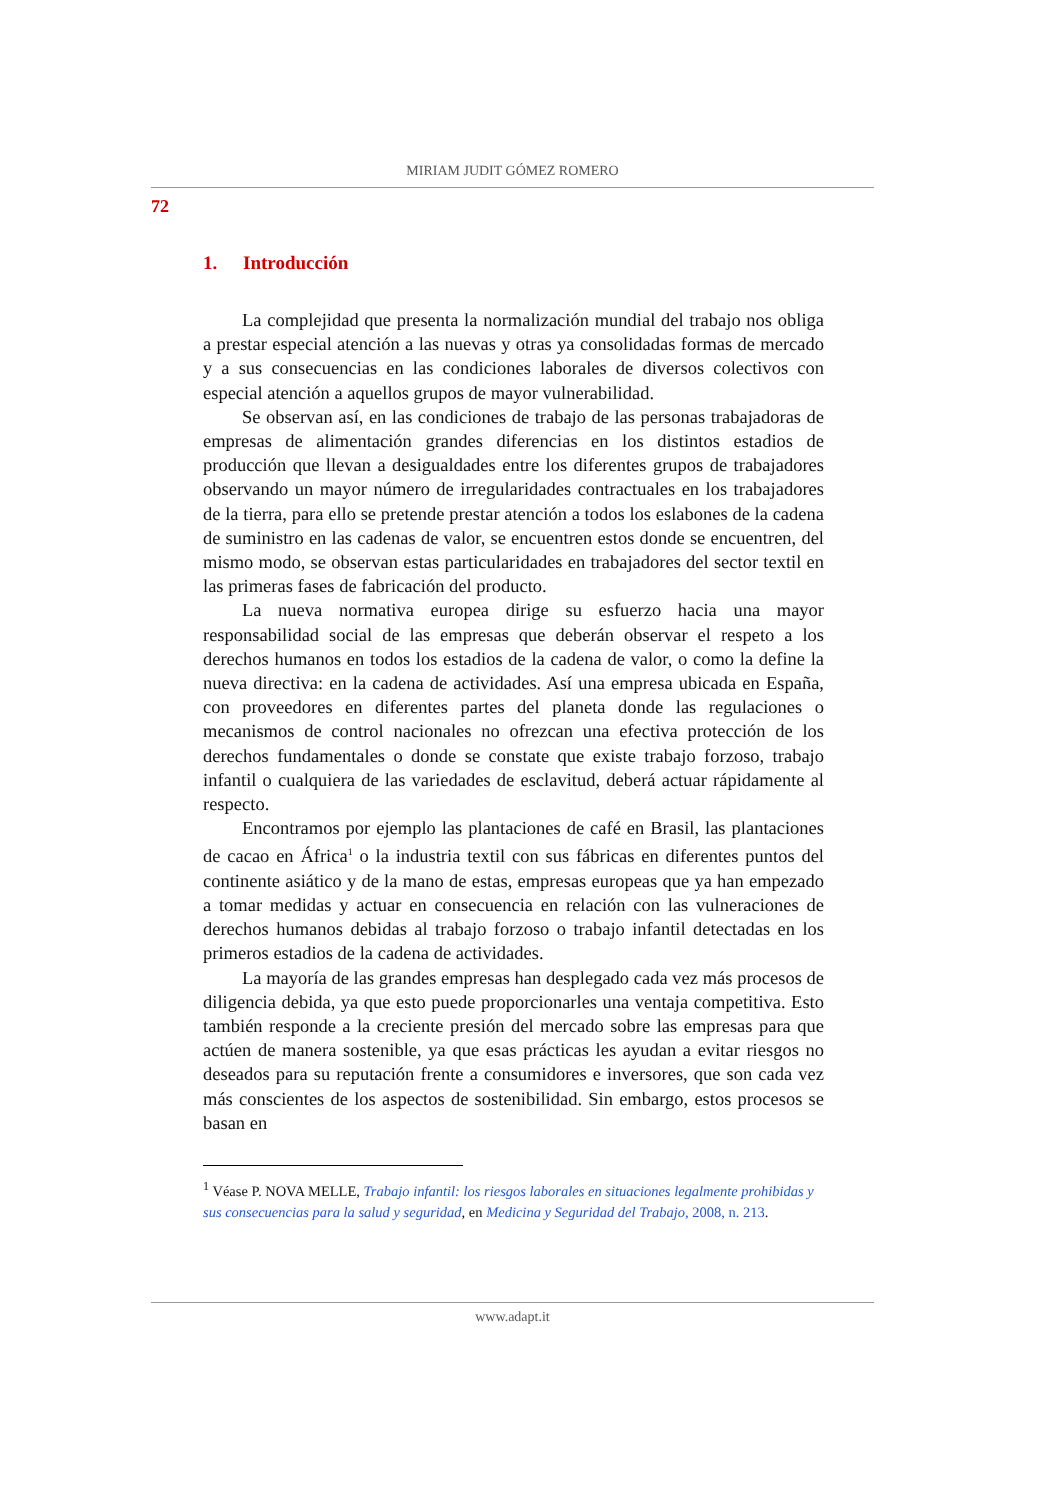MIRIAM JUDIT GÓMEZ ROMERO
72
1. Introducción
La complejidad que presenta la normalización mundial del trabajo nos obliga a prestar especial atención a las nuevas y otras ya consolidadas formas de mercado y a sus consecuencias en las condiciones laborales de diversos colectivos con especial atención a aquellos grupos de mayor vulnerabilidad.
Se observan así, en las condiciones de trabajo de las personas trabajadoras de empresas de alimentación grandes diferencias en los distintos estadios de producción que llevan a desigualdades entre los diferentes grupos de trabajadores observando un mayor número de irregularidades contractuales en los trabajadores de la tierra, para ello se pretende prestar atención a todos los eslabones de la cadena de suministro en las cadenas de valor, se encuentren estos donde se encuentren, del mismo modo, se observan estas particularidades en trabajadores del sector textil en las primeras fases de fabricación del producto.
La nueva normativa europea dirige su esfuerzo hacia una mayor responsabilidad social de las empresas que deberán observar el respeto a los derechos humanos en todos los estadios de la cadena de valor, o como la define la nueva directiva: en la cadena de actividades. Así una empresa ubicada en España, con proveedores en diferentes partes del planeta donde las regulaciones o mecanismos de control nacionales no ofrezcan una efectiva protección de los derechos fundamentales o donde se constate que existe trabajo forzoso, trabajo infantil o cualquiera de las variedades de esclavitud, deberá actuar rápidamente al respecto.
Encontramos por ejemplo las plantaciones de café en Brasil, las plantaciones de cacao en África<sup>1</sup> o la industria textil con sus fábricas en diferentes puntos del continente asiático y de la mano de estas, empresas europeas que ya han empezado a tomar medidas y actuar en consecuencia en relación con las vulneraciones de derechos humanos debidas al trabajo forzoso o trabajo infantil detectadas en los primeros estadios de la cadena de actividades.
La mayoría de las grandes empresas han desplegado cada vez más procesos de diligencia debida, ya que esto puede proporcionarles una ventaja competitiva. Esto también responde a la creciente presión del mercado sobre las empresas para que actúen de manera sostenible, ya que esas prácticas les ayudan a evitar riesgos no deseados para su reputación frente a consumidores e inversores, que son cada vez más conscientes de los aspectos de sostenibilidad. Sin embargo, estos procesos se basan en
<sup>1</sup> Véase P. NOVA MELLE, Trabajo infantil: los riesgos laborales en situaciones legalmente prohibidas y sus consecuencias para la salud y seguridad, en Medicina y Seguridad del Trabajo, 2008, n. 213.
www.adapt.it